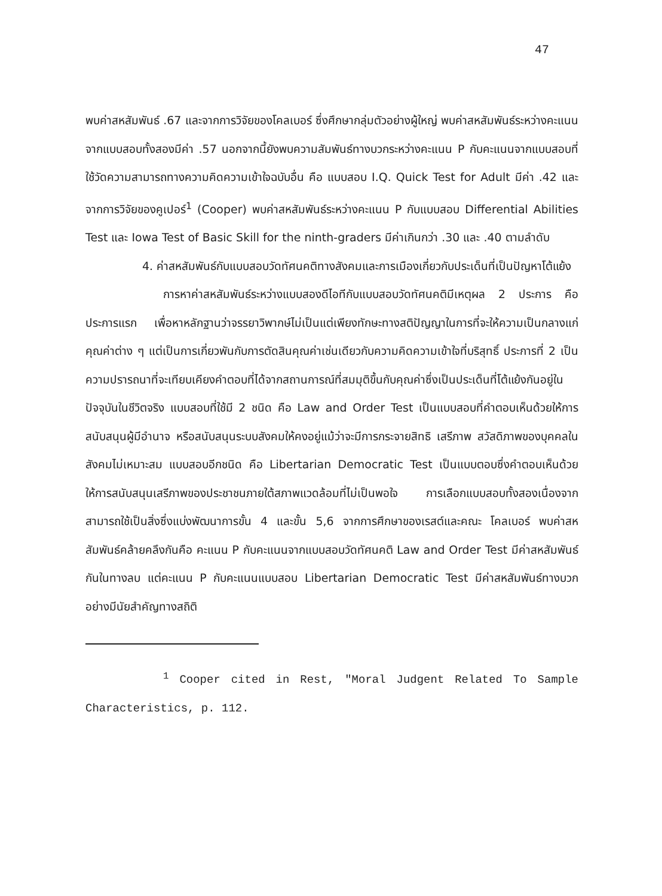47
พบค่าสหสัมพันธ์ .67 และจากการวิจัยของโคลเบอร์ ซึ่งศึกษากลุ่มตัวอย่างผู้ใหญ่ พบค่าสหสัมพันธ์ระหว่างคะแนนจากแบบสอบทั้งสองมีค่า .57 นอกจากนี้ยังพบความสัมพันธ์ทางบวกระหว่างคะแนน P กับคะแนนจากแบบสอบที่ใช้วัดความสามารถทางความคิดความเข้าใจฉบับอื่น คือ แบบสอบ I.Q. Quick Test for Adult มีค่า .42 และจากการวิจัยของคูเปอร์<sup>1</sup> (Cooper) พบค่าสหสัมพันธ์ระหว่างคะแนน P กับแบบสอบ Differential Abilities Test และ Iowa Test of Basic Skill for the ninth-graders มีค่าเกินกว่า .30 และ .40 ตามลำดับ
4. ค่าสหสัมพันธ์กับแบบสอบวัดทัศนคติทางสังคมและการเมืองเกี่ยวกับประเด็นที่เป็นปัญหาโต้แย้ง
การหาค่าสหสัมพันธ์ระหว่างแบบสองดีไอทีกับแบบสอบวัดทัศนคติมีเหตุผล 2 ประการ คือ ประการแรก เพื่อหาหลักฐานว่าจรรยาวิพากษ์ไม่เป็นแต่เพียงทักษะทางสติปัญญาในการที่จะให้ความเป็นกลางแก่คุณค่าต่าง ๆ แต่เป็นการเกี่ยวพันกับการตัดสินคุณค่าเช่นเดียวกับความคิดความเข้าใจที่บริสุทธิ์ ประการที่ 2 เป็นความปรารถนาที่จะเทียบเคียงคำตอบที่ได้จากสถานการณ์ที่สมมุติขึ้นกับคุณค่าซึ่งเป็นประเด็นที่โต้แย้งกันอยู่ในปัจจุบันในชีวิตจริง แบบสอบที่ใช้มี 2 ชนิด คือ Law and Order Test เป็นแบบสอบที่คำตอบเห็นด้วยให้การสนับสนุนผู้มีอำนาจ หรือสนับสนุนระบบสังคมให้คงอยู่แม้ว่าจะมีการกระจายสิทธิ เสรีภาพ สวัสดิภาพของบุคคลในสังคมไม่เหมาะสม แบบสอบอีกชนิด คือ Libertarian Democratic Test เป็นแบบตอบซึ่งคำตอบเห็นด้วยให้การสนับสนุนเสรีภาพของประชาชนภายใต้สภาพแวดล้อมที่ไม่เป็นพอใจ การเลือกแบบสอบทั้งสองเนื่องจากสามารถใช้เป็นสิ่งซึ่งแบ่งพัฒนาการขั้น 4 และขั้น 5,6 จากการศึกษาของเรสต์และคณะ โคลเบอร์ พบค่าสหสัมพันธ์คล้ายคลึงกันคือ คะแนน P กับคะแนนจากแบบสอบวัดทัศนคติ Law and Order Test มีค่าสหสัมพันธ์กันในทางลบ แต่คะแนน P กับคะแนนแบบสอบ Libertarian Democratic Test มีค่าสหสัมพันธ์ทางบวกอย่างมีนัยสำคัญทางสถิติ
<sup>1</sup> Cooper cited in Rest, "Moral Judgent Related To Sample Characteristics, p. 112.